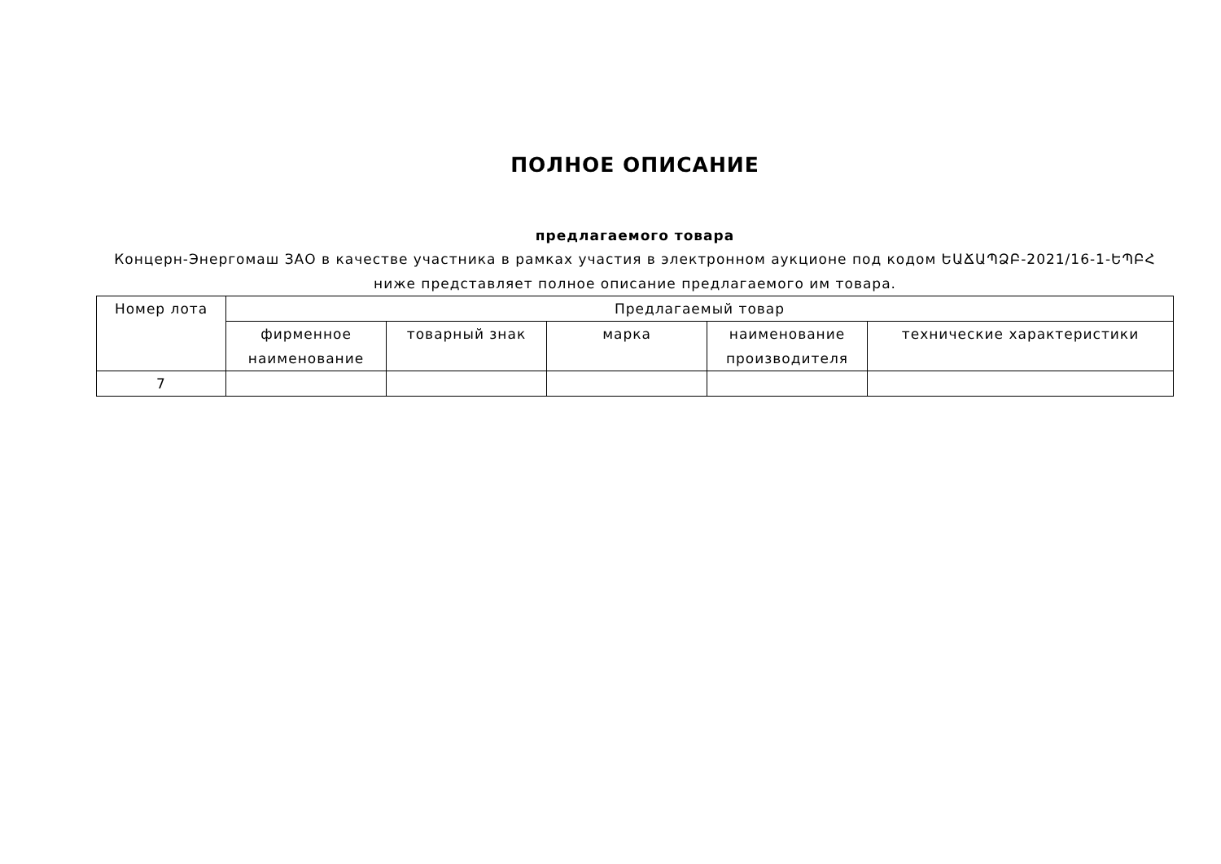ПОЛНОЕ ОПИСАНИЕ
предлагаемого товара
Концерн-Энергомаш ЗАО в качестве участника в рамках участия в электронном аукционе под кодом ԵԱՃԱՊՁԲ-2021/16-1-ԵՊԲՀ ниже представляет полное описание предлагаемого им товара.
| Номер лота | Предлагаемый товар | | | | |
| --- | --- | --- | --- | --- | --- |
| | фирменное наименование | товарный знак | марка | наименование производителя | технические характеристики |
| 7 | | | | | |